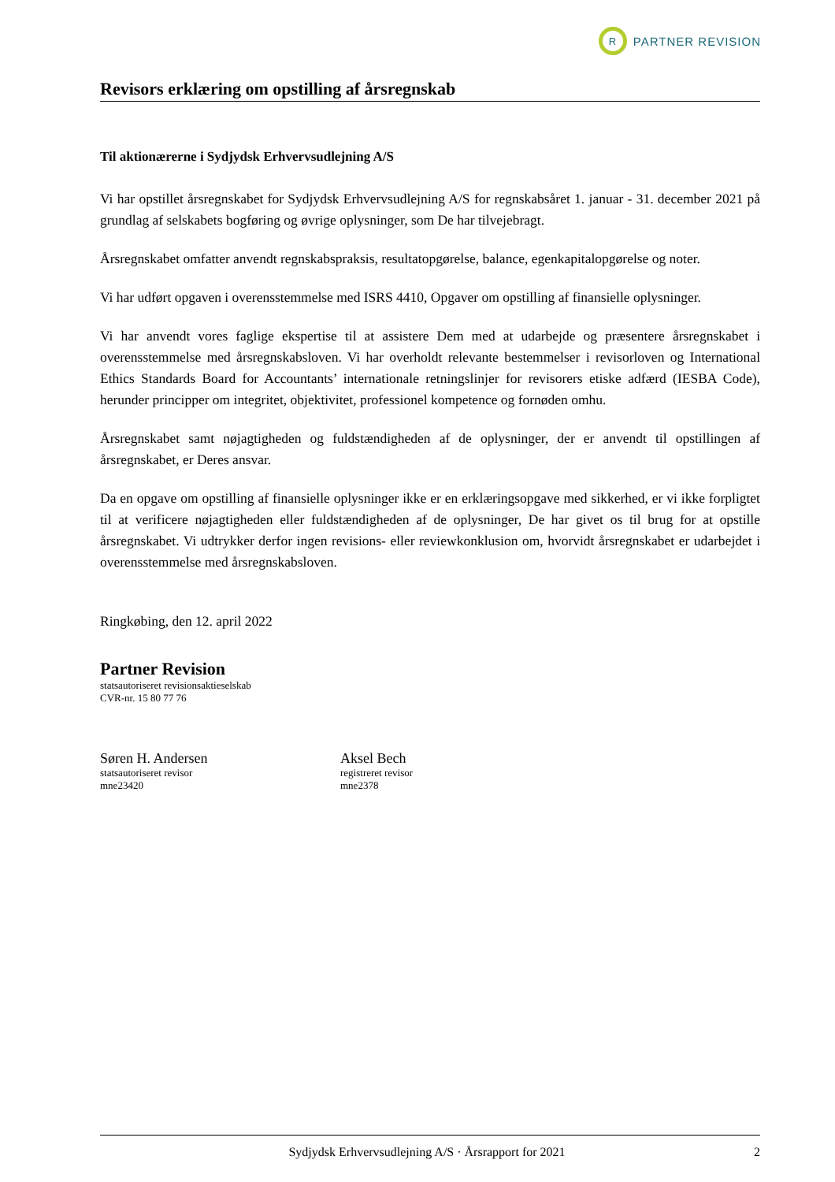R
PARTNER REVISION
Revisors erklæring om opstilling af årsregnskab
Til aktionærerne i Sydjydsk Erhvervsudlejning A/S
Vi har opstillet årsregnskabet for Sydjydsk Erhvervsudlejning A/S for regnskabsåret 1. januar - 31. december 2021 på grundlag af selskabets bogføring og øvrige oplysninger, som De har tilvejebragt.
Årsregnskabet omfatter anvendt regnskabspraksis, resultatopgørelse, balance, egenkapitalopgørelse og noter.
Vi har udført opgaven i overensstemmelse med ISRS 4410, Opgaver om opstilling af finansielle oplysninger.
Vi har anvendt vores faglige ekspertise til at assistere Dem med at udarbejde og præsentere årsregnskabet i overensstemmelse med årsregnskabsloven. Vi har overholdt relevante bestemmelser i revisorloven og International Ethics Standards Board for Accountants’ internationale retningslinjer for revisorers etiske adfærd (IESBA Code), herunder principper om integritet, objektivitet, professionel kompetence og fornøden omhu.
Årsregnskabet samt nøjagtigheden og fuldstændigheden af de oplysninger, der er anvendt til opstillingen af årsregnskabet, er Deres ansvar.
Da en opgave om opstilling af finansielle oplysninger ikke er en erklæringsopgave med sikkerhed, er vi ikke forpligtet til at verificere nøjagtigheden eller fuldstændigheden af de oplysninger, De har givet os til brug for at opstille årsregnskabet. Vi udtrykker derfor ingen revisions- eller reviewkonklusion om, hvorvidt årsregnskabet er udarbejdet i overensstemmelse med årsregnskabsloven.
Ringkøbing, den 12. april 2022
Partner Revision
statsautoriseret revisionsaktieselskab
CVR-nr. 15 80 77 76
Søren H. Andersen
statsautoriseret revisor
mne23420
Aksel Bech
registreret revisor
mne2378
Sydjydsk Erhvervsudlejning A/S · Årsrapport for 2021 2